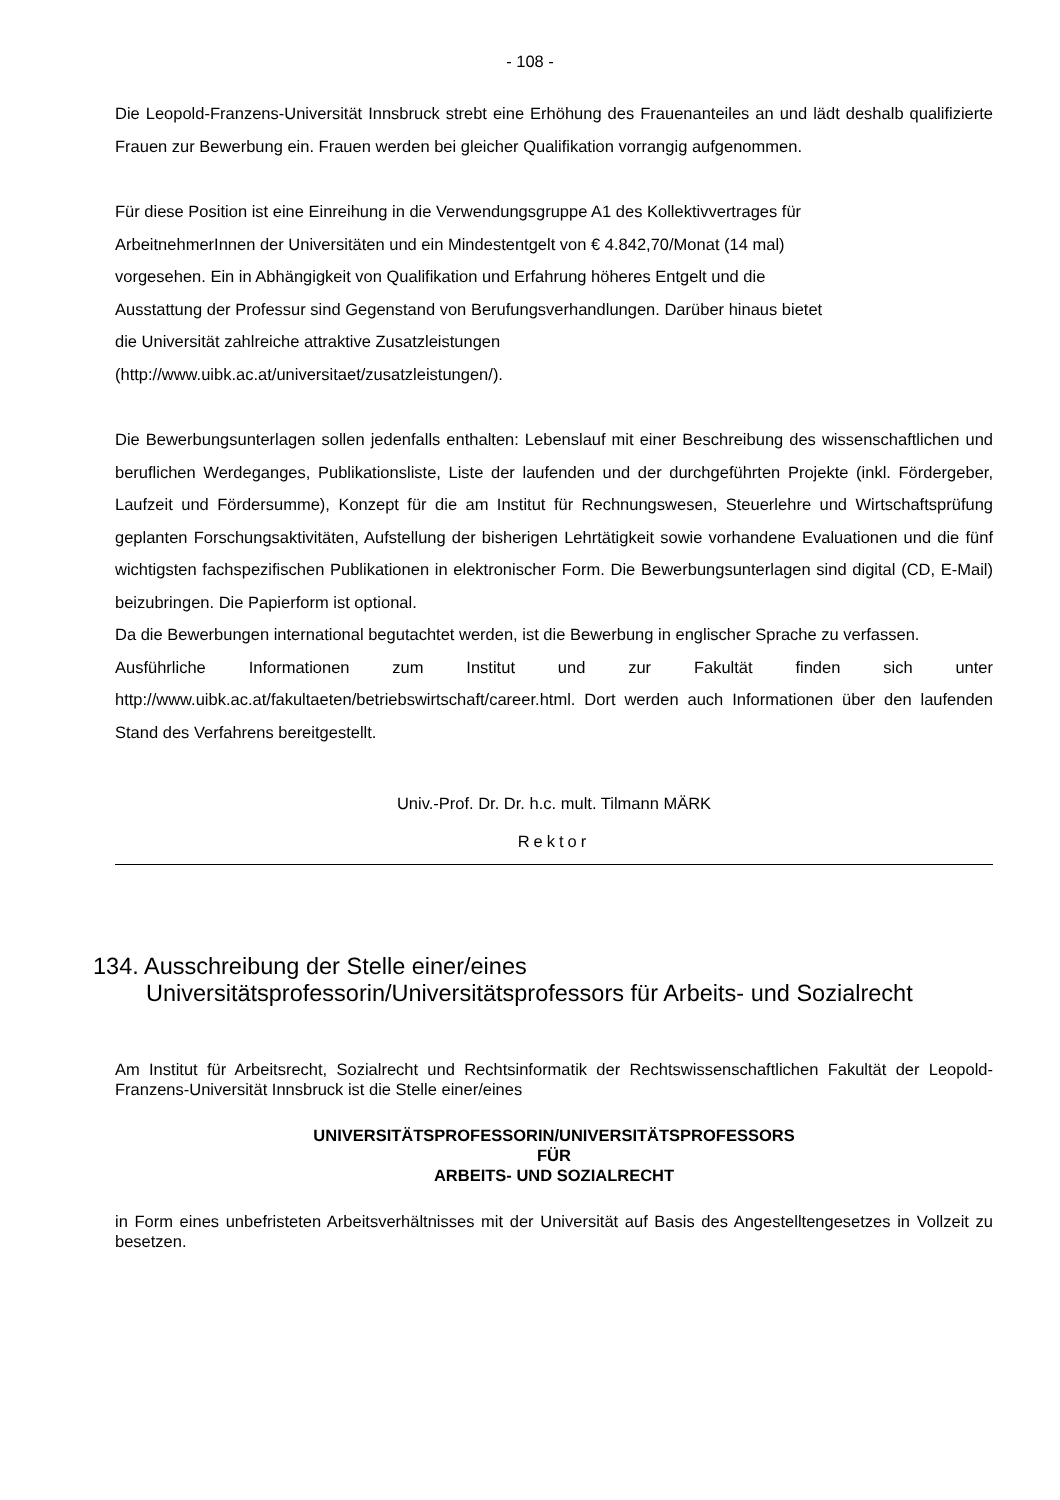- 108 -
Die Leopold-Franzens-Universität Innsbruck strebt eine Erhöhung des Frauenanteiles an und lädt deshalb qualifizierte Frauen zur Bewerbung ein. Frauen werden bei gleicher Qualifikation vorrangig aufgenommen.
Für diese Position ist eine Einreihung in die Verwendungsgruppe A1 des Kollektivvertrages für
ArbeitnehmerInnen der Universitäten und ein Mindestentgelt von € 4.842,70/Monat (14 mal)
vorgesehen. Ein in Abhängigkeit von Qualifikation und Erfahrung höheres Entgelt und die
Ausstattung der Professur sind Gegenstand von Berufungsverhandlungen. Darüber hinaus bietet
die Universität zahlreiche attraktive Zusatzleistungen
(http://www.uibk.ac.at/universitaet/zusatzleistungen/).
Die Bewerbungsunterlagen sollen jedenfalls enthalten: Lebenslauf mit einer Beschreibung des wissenschaftlichen und beruflichen Werdeganges, Publikationsliste, Liste der laufenden und der durchgeführten Projekte (inkl. Fördergeber, Laufzeit und Fördersumme), Konzept für die am Institut für Rechnungswesen, Steuerlehre und Wirtschaftsprüfung geplanten Forschungsaktivitäten, Aufstellung der bisherigen Lehrtätigkeit sowie vorhandene Evaluationen und die fünf wichtigsten fachspezifischen Publikationen in elektronischer Form. Die Bewerbungsunterlagen sind digital (CD, E-Mail) beizubringen. Die Papierform ist optional.
Da die Bewerbungen international begutachtet werden, ist die Bewerbung in englischer Sprache zu verfassen.
Ausführliche Informationen zum Institut und zur Fakultät finden sich unter http://www.uibk.ac.at/fakultaeten/betriebswirtschaft/career.html. Dort werden auch Informationen über den laufenden Stand des Verfahrens bereitgestellt.
Univ.-Prof. Dr. Dr. h.c. mult. Tilmann MÄRK
Rektor
134. Ausschreibung der Stelle einer/eines
Universitätsprofessorin/Universitätsprofessors für Arbeits- und Sozialrecht
Am Institut für Arbeitsrecht, Sozialrecht und Rechtsinformatik der Rechtswissenschaftlichen Fakultät der Leopold-Franzens-Universität Innsbruck ist die Stelle einer/eines
UNIVERSITÄTSPROFESSORIN/UNIVERSITÄTSPROFESSORS
FÜR
ARBEITS- UND SOZIALRECHT
in Form eines unbefristeten Arbeitsverhältnisses mit der Universität auf Basis des Angestelltengesetzes in Vollzeit zu besetzen.